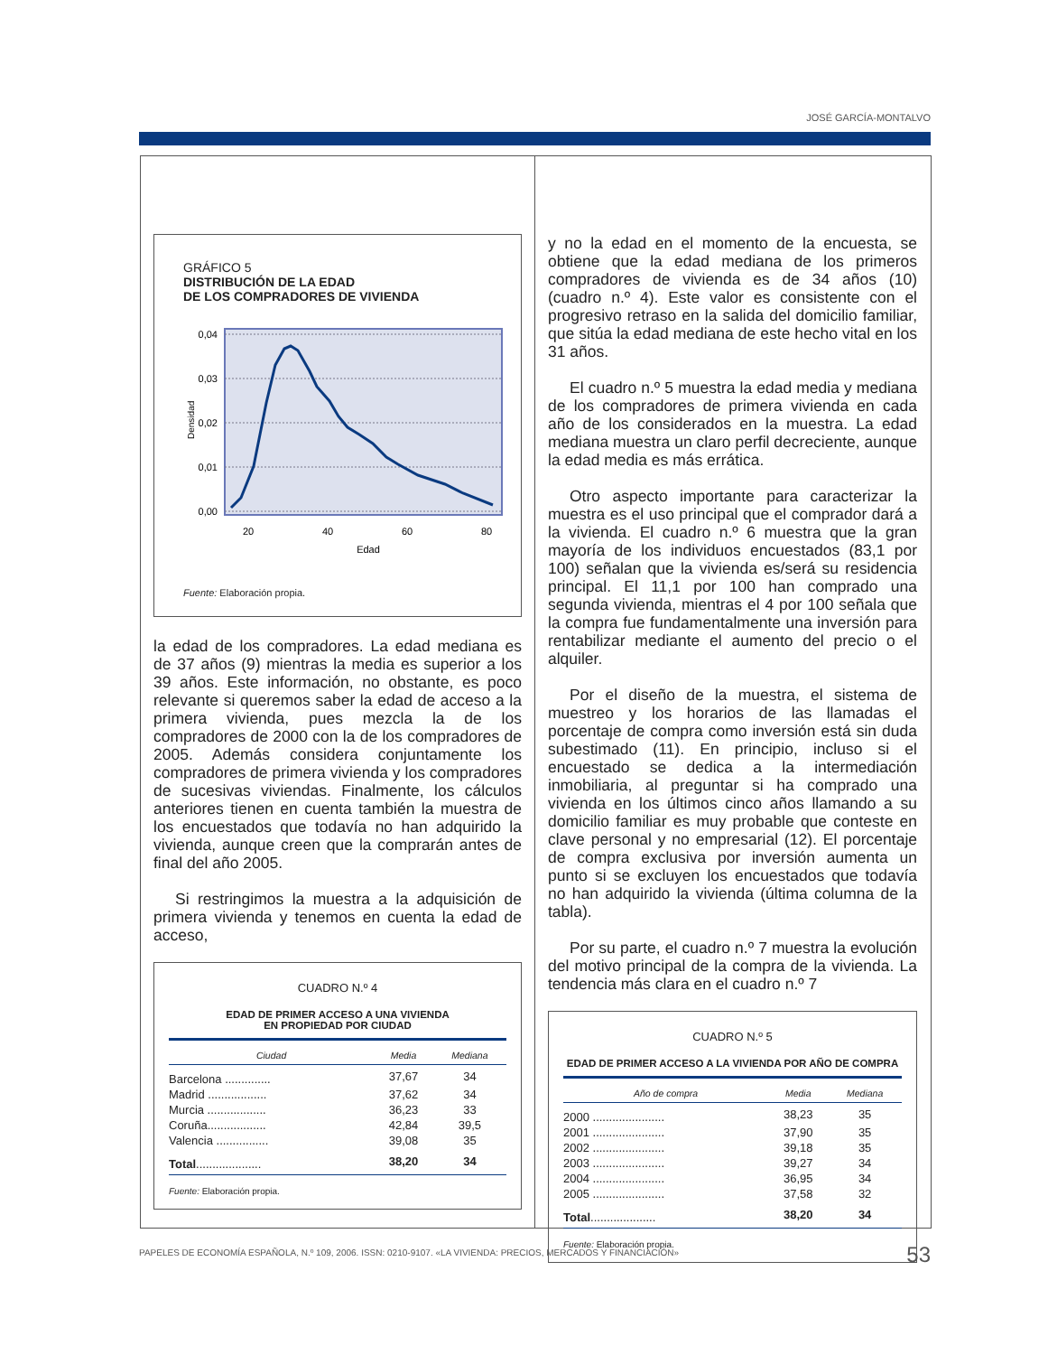JOSÉ GARCÍA-MONTALVO
GRÁFICO 5
DISTRIBUCIÓN DE LA EDAD
DE LOS COMPRADORES DE VIVIENDA
Densidad
0,04
0,03
0,02
0,01
0,00
20
40
60
80
Edad
Fuente: Elaboración propia.
la edad de los compradores. La edad mediana es de 37 años (9) mientras la media es superior a los 39 años. Este información, no obstante, es poco relevante si queremos saber la edad de acceso a la primera vivienda, pues mezcla la de los compradores de 2000 con la de los compradores de 2005. Además considera conjuntamente los compradores de primera vivienda y los compradores de sucesivas viviendas. Finalmente, los cálculos anteriores tienen en cuenta también la muestra de los encuestados que todavía no han adquirido la vivienda, aunque creen que la comprarán antes de final del año 2005.
Si restringimos la muestra a la adquisición de primera vivienda y tenemos en cuenta la edad de acceso,
CUADRO N.º 4
EDAD DE PRIMER ACCESO A UNA VIVIENDA
EN PROPIEDAD POR CIUDAD
| Ciudad | Media | Mediana |
| --- | --- | --- |
| Barcelona .............. | 37,67 | 34 |
| Madrid .................. | 37,62 | 34 |
| Murcia .................. | 36,23 | 33 |
| Coruña.................. | 42,84 | 39,5 |
| Valencia ................ | 39,08 | 35 |
| Total .................... | 38,20 | 34 |
Fuente: Elaboración propia.
y no la edad en el momento de la encuesta, se obtiene que la edad mediana de los primeros compradores de vivienda es de 34 años (10) (cuadro n.º 4). Este valor es consistente con el progresivo retraso en la salida del domicilio familiar, que sitúa la edad mediana de este hecho vital en los 31 años.
El cuadro n.º 5 muestra la edad media y mediana de los compradores de primera vivienda en cada año de los considerados en la muestra. La edad mediana muestra un claro perfil decreciente, aunque la edad media es más errática.
Otro aspecto importante para caracterizar la muestra es el uso principal que el comprador dará a la vivienda. El cuadro n.º 6 muestra que la gran mayoría de los individuos encuestados (83,1 por 100) señalan que la vivienda es/será su residencia principal. El 11,1 por 100 han comprado una segunda vivienda, mientras el 4 por 100 señala que la compra fue fundamentalmente una inversión para rentabilizar mediante el aumento del precio o el alquiler.
Por el diseño de la muestra, el sistema de muestreo y los horarios de las llamadas el porcentaje de compra como inversión está sin duda subestimado (11). En principio, incluso si el encuestado se dedica a la intermediación inmobiliaria, al preguntar si ha comprado una vivienda en los últimos cinco años llamando a su domicilio familiar es muy probable que conteste en clave personal y no empresarial (12). El porcentaje de compra exclusiva por inversión aumenta un punto si se excluyen los encuestados que todavía no han adquirido la vivienda (última columna de la tabla).
Por su parte, el cuadro n.º 7 muestra la evolución del motivo principal de la compra de la vivienda. La tendencia más clara en el cuadro n.º 7
CUADRO N.º 5
EDAD DE PRIMER ACCESO A LA VIVIENDA POR AÑO DE COMPRA
| Año de compra | Media | Mediana |
| --- | --- | --- |
| 2000 ...................... | 38,23 | 35 |
| 2001 ...................... | 37,90 | 35 |
| 2002 ...................... | 39,18 | 35 |
| 2003 ...................... | 39,27 | 34 |
| 2004 ...................... | 36,95 | 34 |
| 2005 ...................... | 37,58 | 32 |
| Total .................... | 38,20 | 34 |
Fuente: Elaboración propia.
PAPELES DE ECONOMÍA ESPAÑOLA, N.º 109, 2006. ISSN: 0210-9107. «LA VIVIENDA: PRECIOS, MERCADOS Y FINANCIACIÓN»
53